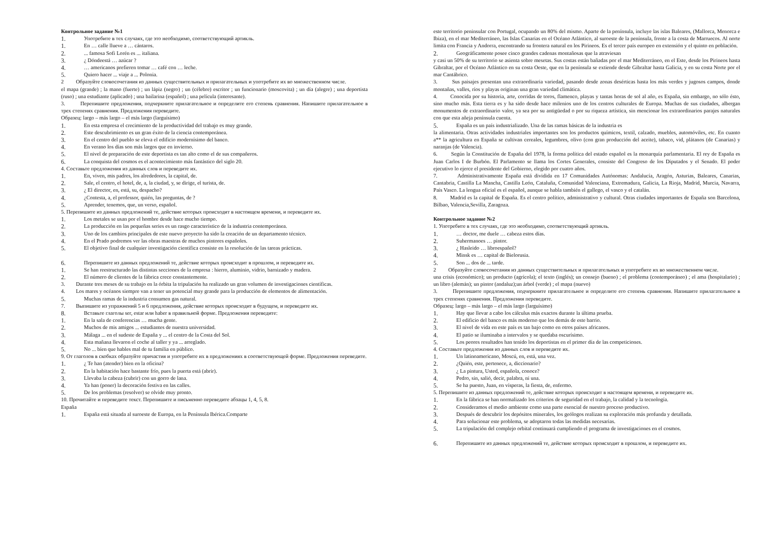Контрольное задание №1
1. Употребите в тех случаях, где это необходимо, соответствующий артикль.
1. En … calle llueve a … cántaros.
2.... famosa Sofi Lorén es ... italiana.
3. ¿ Dóndeestá … azúcar ?
4. … americanos prefieren tomar … café con … leche.
5. Quiero hacer ... viaje a ... Polonia.
2 Образуйте словосочетания из данных существительных и прилагательных и употребите их во множественном числе.
el mapa (grande) ; la mano (fuerte) ; un lápiz (negro) ; un (célebre) escritor ; un funcionario (moscovita) ; un día (alegre) ; una deportista (ruso) ; una estudiante (aplicado) ; una bailarina (español) ; una película (interesante).
3. Перепишите предложения, подчеркните прилагательное и определите его степень сравнения. Напишите прилагательное в трех степенях сравнения. Предложения переведите.
Образец: largo – más largo – el más largo (larguísimo)
1. En esta empresa el crecimiento de la productividad del trabajo es muy grande.
2. Este descubrimiento es un gran éxito de la ciencia contemporánea.
3. En el centro del pueblo se eleva el edificio modernísimo del banco.
4. En verano los días son más largos que en invierno.
5. El nivel de preparación de este deportista es tan alto como el de sus compañeros.
6. La conquista del cosmos es el acontecimiento más fantástico del siglo 20.
4. Составьте предложения из данных слов и переведите их.
1. En, viven, mis padres, los alrededores, la capital, de.
2. Sale, el centro, el hotel, de, a, la ciudad, y, se dirige, el turista, de.
3. ¿ El director, en, está, su, despacho?
4. ¿Contesta, a, el professor, quién, las preguntas, de ?
5. Aprender, tenemos, que, un verso, español.
5. Перепишите из данных предложений те, действие которых происходит в настоящем времени, и переведите их.
1. Los metales se usan por el hombre desde hace mucho tiempo.
2. La producción en las pequeñas series es un rasgo característico de la industria contemporánea.
3. Uno de los cambios principales de este nuevo proyecto ha sido la creación de un departamento técnico.
4. En el Prado podremos ver las obras maestras de muchos pintores españoles.
5. El objetivo final de cualquier investigación científica consiste en la resolución de las tareas prácticas.
6. Перепишите из данных предложений те, действие которых происходит в прошлом, и переведите их.
1. Se han reestructurado las distintas secciones de la empresa : hierro, aluminio, vidrio, barnizado y madera.
2. El número de clientes de la fábrica crece constantemente.
3. Durante tres meses de su trabajo en la órbita la tripulación ha realizado un gran volumen de investigaciones científicas.
4. Los mares y océanos siempre van a tener un potencial muy grande para la producción de elementos de alimentación.
5. Muchas ramas de la industria consumen gas natural.
7. Выпишите из упражнений 5 и 6 предложения, действие которых происходит в будущем, и переведите их.
8. Вставьте глаголы ser, estar или haber в правильной форме. Предложения переведите:
1. En la sala de conferencias … mucha gente.
2. Muchos de mis amigos ... estudiantes de nuestra universidad.
3. Málaga ... en el sudeste de España y ... el centro de la Costa del Sol.
4. Esta mañana llevaron el coche al taller y ya ... arreglado.
5. No ... bíen que hables mal de tu familia en público.
9. От глаголов в скобках образуйте причастия и употребите их в предложениях в соответствующей форме. Предложения переведите.
1. ¿ Te han (atender) bien en la oficina?
2. En la habitación hace bastante frío, pues la puerta está (abrir).
3. Llevaba la cabeza (cubrir) con un gorro de lana.
4. Ya han (poner) la decoración festiva en las calles.
5. De los problemas (resolver) se olvide muy pronto.
10. Прочитайте и переведите текст. Перепишите и письменно переведите абзацы 1, 4, 5, 8.
España
1. España está situada al suroeste de Europa, en la Península Ibérica.Comparte
este territorio peninsular con Portugal, ocupando un 80% del mismo. Aparte de la península, incluye las islas Baleares, (Mallorca, Menorca e Ibiza), en el mar Mediterráneo, las Islas Canarias en el Océano Atlántico, al suroeste de la península, frente a la costa de Marruecos. Al norte limita con Francia y Andorra, encontrando su frontera natural en los Pirineos. Es el tercer país europeo en extensión y el quinto en población.
2. Geográficamente posee cinco grandes cadenas montañosas que la atraviesan
y casi un 50% de su territorio se asienta sobre mesetas. Sus costas están bañadas por el mar Mediterráneo, en el Este, desde los Pirineos hasta Gibraltar, por el Océano Atlántico en su costa Oeste, que en la península se extiende desde Gibraltar hasta Galicia, y en su costa Norte por el mar Cantábrico.
3. Sus paisajes presentan una extraordinaria variedad, pasando desde zonas desérticas hasta los más verdes y jugosos campos, donde montañas, valles, ríos y playas originan una gran variedad climática.
4. Conocida por su historia, arte, corridas de toros, flamenco, playas y tantas horas de sol al año, es España, sin embargo, no sólo ésto, sino mucho más. Esta tierra es y ha sido desde hace milenios uno de los centros culturales de Europa. Muchas de sus ciudades, albergan monumentos de extraordinario valor, ya sea por su antigüedad o por su riqueza artística, sin mencionar los extraordinarios parajes naturales con que esta añeja península cuenta.
5. España es un país industrializado. Una de las ramas básicas de la industria es
la alimentaria. Otras actividades industriales importantes son los productos químicos, textil, calzado, muebles, automóviles, etc. En cuanto a** la agricultura en España se cultivan cereales, legumbres, olivo (con gran producción del aceite), tabaco, vid, plátanos (de Canarias) y naranjas (de Valencia).
6. Según la Constitución de España del 1978, la forma política del estado español es la monarquía parlamentaria. El rey de España es Juan Carlos I de Burbón. El Parlamento se llama los Cortes Generales, consiste del Congreso de los Diputados y el Senado. El poder ejecutivo lo ejerce el presidente del Gobierno, elegido por cuatro años.
7. Administrativamente España está dividida en 17 Comunidades Autónomas: Andalucía, Aragón, Asturias, Baleares, Canarias, Cantabria, Castilla La Mancha, Castilla León, Cataluña, Comunidad Valenciana, Extremadura, Galicia, La Rioja, Madrid, Murcia, Navarra, País Vasco. La lengua oficial es el español, aunque se habla también el gallego, el vasco y el catalán.
8. Madrid es la capital de España. Es el centro político, administrativo y cultural. Otras ciudades importantes de España son Barcelona, Bilbao, Valencia,Sevilla, Zaragoza.
Контрольное задание №2
1. Употребите в тех случаях, где это необходимо, соответствующий артикль.
1. … doctor, me duele … cabeza estos días.
2. Suhermanoes … pintor.
3. ¿ Hasleido … libroespañol?
4. Minsk es … capital de Bielorusia.
5. Son ... dos de ... tarde.
2 Образуйте словосочетания из данных существительных и прилагательных и употребите их во множественном числе.
una crisis (económico); un producto (agrícola); el texto (inglés); un consejo (bueno) ; el problema (contemporáneo) ; el ama (hospitalario) ; un libro (alemán); un pintor (andaluz);un árbol (verde) ; el mapa (nuevo)
3. Перепишите предложения, подчеркните прилагательное и определите его степень сравнения. Напишите прилагательное в трех степенях сравнения. Предложения переведите.
Образец: largo – más largo – el más largo (larguísimo)
1. Hay que llevar a cabo los cálculus más exactos durante la última prueba.
2. El edificio del banco es más moderno que los demás de este barrio.
3. El nivel de vida en este país es tan bajo como en otros países africanos.
4. El patio se iluminaba a intervalos y se quedaba oscurísimo.
5. Los peores resultados han tenido los deportistas en el primer día de las competiciones.
4. Составьте предложения из данных слов и переведите их.
1. Un latinoamericano, Moscú, en, está, una vez.
2. ¿Quién, este, pertenece, a, diccionario?
3. ¿ La pintura, Usted, española, conoce?
4. Pedro, sin, salió, decir, palabra, ni una.
5. Se ha puesto, Juan, en vísperas, la fiesta, de, enfermo.
5. Перепишите из данных предложений те, действие которых происходит в настоящем времени, и переведите их.
1. En la fábrica se han normalizado los criterios de seguridad en el trabajo, la calidad y la tecnología.
2. Consideramos el medio ambiente como una parte esencial de nuestro proceso productivo.
3. Después de descubrir los depósitos minerales, los geólogos realizan su exploración más profunda y detallada.
4. Para solucionar este problema, se adoptaron todas las medidas necesarias.
5. La tripulación del complejo orbital continuará cumpliendo el programa de investigaciones en el cosmos.
6. Перепишите из данных предложений те, действие которых происходит в прошлом, и переведите их.